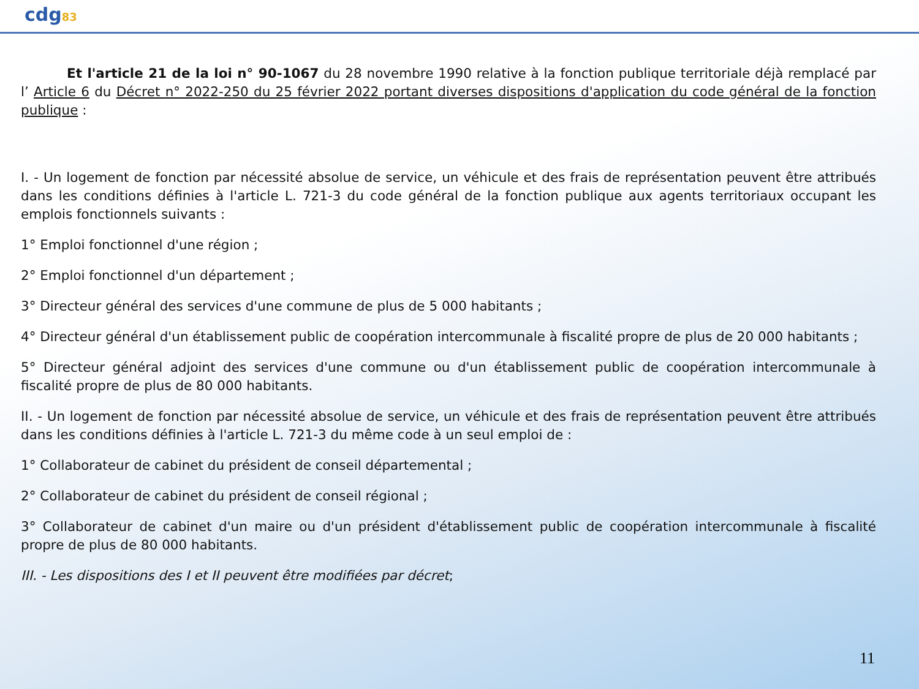cdg83
Et l'article 21 de la loi n° 90-1067 du 28 novembre 1990 relative à la fonction publique territoriale déjà remplacé par l’ Article 6 du Décret n° 2022-250 du 25 février 2022 portant diverses dispositions d'application du code général de la fonction publique :
I. - Un logement de fonction par nécessité absolue de service, un véhicule et des frais de représentation peuvent être attribués dans les conditions définies à l'article L. 721-3 du code général de la fonction publique aux agents territoriaux occupant les emplois fonctionnels suivants :
1° Emploi fonctionnel d'une région ;
2° Emploi fonctionnel d'un département ;
3° Directeur général des services d'une commune de plus de 5 000 habitants ;
4° Directeur général d'un établissement public de coopération intercommunale à fiscalité propre de plus de 20 000 habitants ;
5° Directeur général adjoint des services d'une commune ou d'un établissement public de coopération intercommunale à fiscalité propre de plus de 80 000 habitants.
II. - Un logement de fonction par nécessité absolue de service, un véhicule et des frais de représentation peuvent être attribués dans les conditions définies à l'article L. 721-3 du même code à un seul emploi de :
1° Collaborateur de cabinet du président de conseil départemental ;
2° Collaborateur de cabinet du président de conseil régional ;
3° Collaborateur de cabinet d'un maire ou d'un président d'établissement public de coopération intercommunale à fiscalité propre de plus de 80 000 habitants.
III. - Les dispositions des I et II peuvent être modifiées par décret;
11